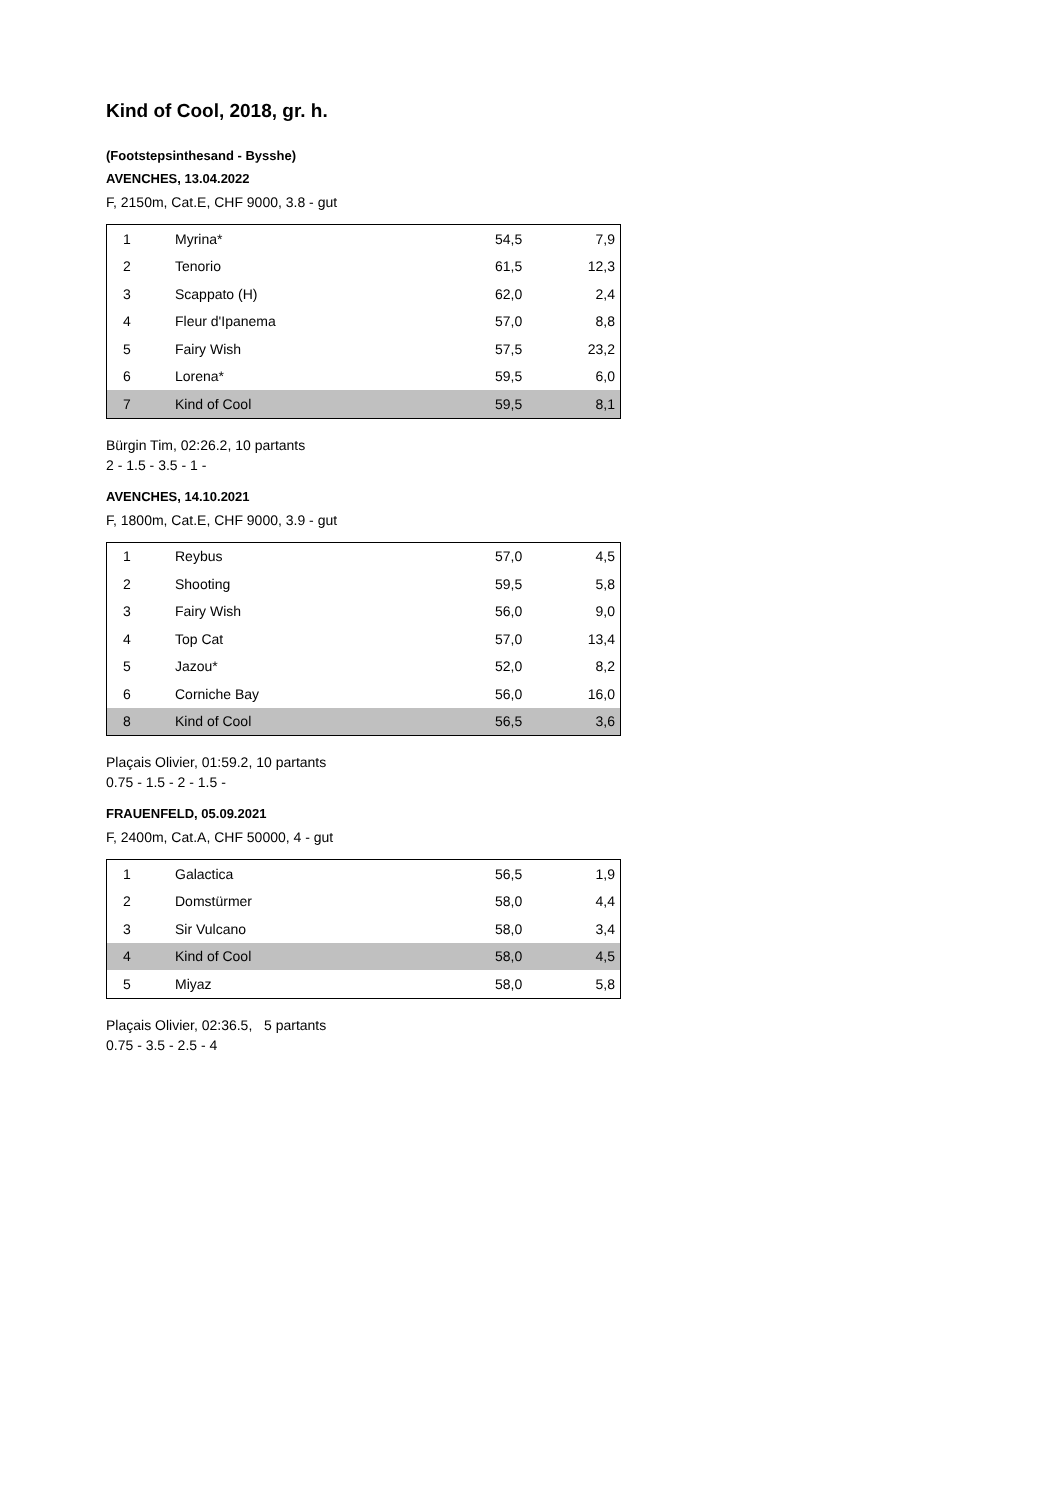Kind of Cool, 2018, gr. h.
(Footstepsinthesand - Bysshe)
AVENCHES, 13.04.2022
F, 2150m, Cat.E, CHF 9000, 3.8 - gut
| 1 | Myrina* | 54,5 | 7,9 |
| 2 | Tenorio | 61,5 | 12,3 |
| 3 | Scappato (H) | 62,0 | 2,4 |
| 4 | Fleur d'Ipanema | 57,0 | 8,8 |
| 5 | Fairy Wish | 57,5 | 23,2 |
| 6 | Lorena* | 59,5 | 6,0 |
| 7 | Kind of Cool | 59,5 | 8,1 |
Bürgin Tim, 02:26.2, 10 partants
2 - 1.5 - 3.5 - 1 -
AVENCHES, 14.10.2021
F, 1800m, Cat.E, CHF 9000, 3.9 - gut
| 1 | Reybus | 57,0 | 4,5 |
| 2 | Shooting | 59,5 | 5,8 |
| 3 | Fairy Wish | 56,0 | 9,0 |
| 4 | Top Cat | 57,0 | 13,4 |
| 5 | Jazou* | 52,0 | 8,2 |
| 6 | Corniche Bay | 56,0 | 16,0 |
| 8 | Kind of Cool | 56,5 | 3,6 |
Plaçais Olivier, 01:59.2, 10 partants
0.75 - 1.5 - 2 - 1.5 -
FRAUENFELD, 05.09.2021
F, 2400m, Cat.A, CHF 50000, 4 - gut
| 1 | Galactica | 56,5 | 1,9 |
| 2 | Domstürmer | 58,0 | 4,4 |
| 3 | Sir Vulcano | 58,0 | 3,4 |
| 4 | Kind of Cool | 58,0 | 4,5 |
| 5 | Miyaz | 58,0 | 5,8 |
Plaçais Olivier, 02:36.5, 5 partants
0.75 - 3.5 - 2.5 - 4